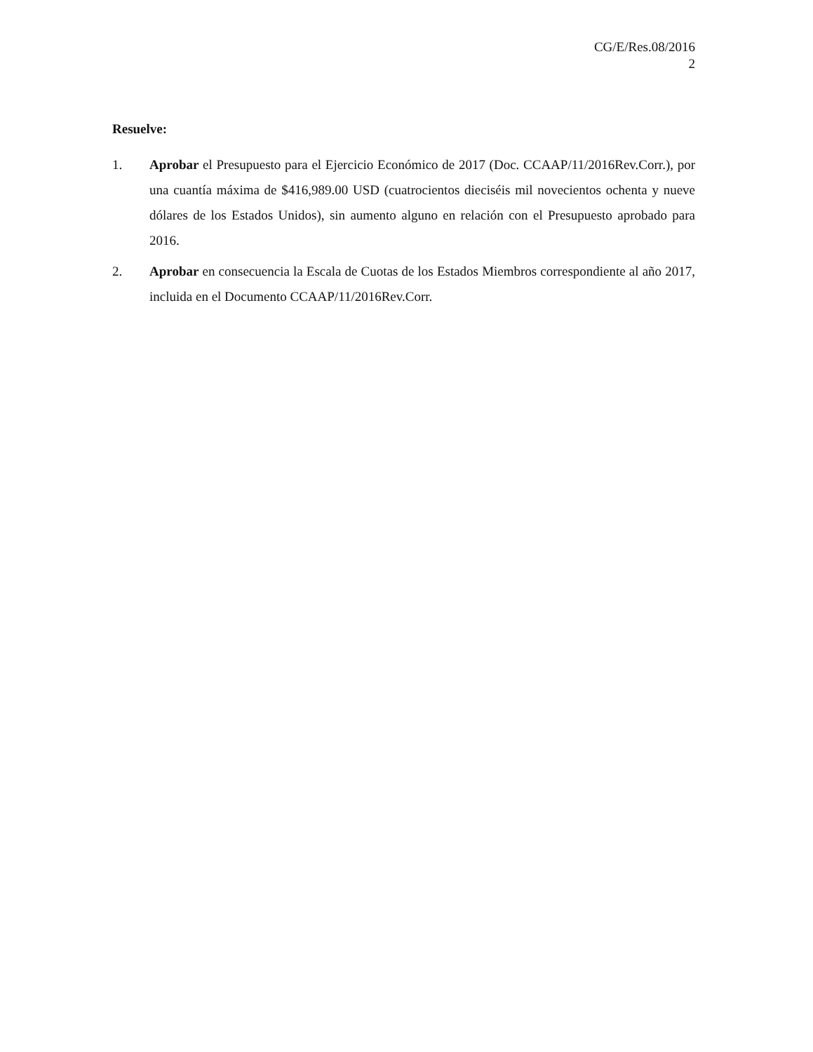CG/E/Res.08/2016
2
Resuelve:
1. Aprobar el Presupuesto para el Ejercicio Económico de 2017 (Doc. CCAAP/11/2016Rev.Corr.), por una cuantía máxima de $416,989.00 USD (cuatrocientos dieciséis mil novecientos ochenta y nueve dólares de los Estados Unidos), sin aumento alguno en relación con el Presupuesto aprobado para 2016.
2. Aprobar en consecuencia la Escala de Cuotas de los Estados Miembros correspondiente al año 2017, incluida en el Documento CCAAP/11/2016Rev.Corr.